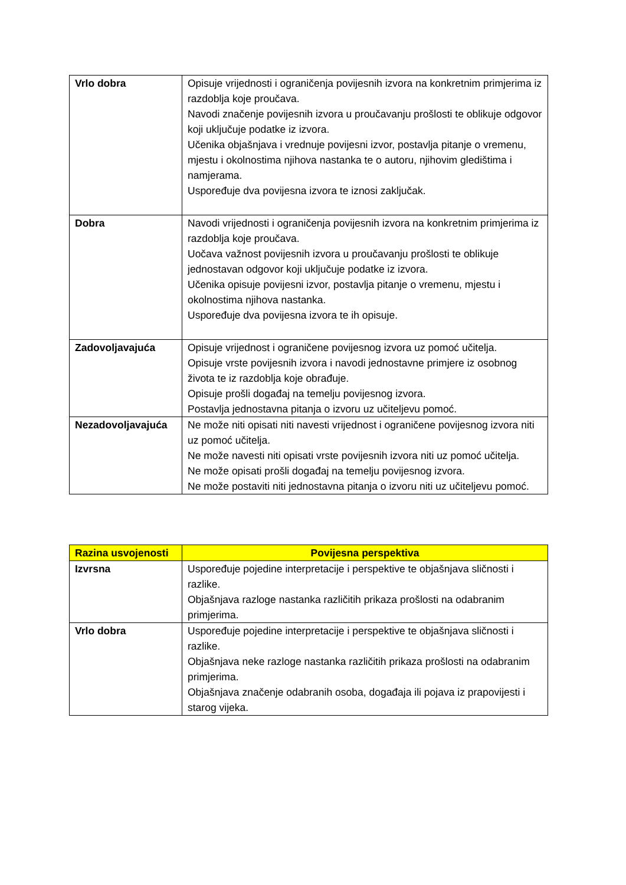| Vrlo dobra | Opisuje vrijednosti i ograničenja povijesnih izvora na konkretnim primjerima iz razdoblja koje proučava. Navodi značenje povijesnih izvora u proučavanju prošlosti te oblikuje odgovor koji uključuje podatke iz izvora. Učenika objašnjava i vrednuje povijesni izvor, postavlja pitanje o vremenu, mjestu i okolnostima njihova nastanka te o autoru, njihovim gledištima i namjerama. Uspoređuje dva povijesna izvora te iznosi zaključak. |
| Dobra | Navodi vrijednosti i ograničenja povijesnih izvora na konkretnim primjerima iz razdoblja koje proučava. Uočava važnost povijesnih izvora u proučavanju prošlosti te oblikuje jednostavan odgovor koji uključuje podatke iz izvora. Učenika opisuje povijesni izvor, postavlja pitanje o vremenu, mjestu i okolnostima njihova nastanka. Uspoređuje dva povijesna izvora te ih opisuje. |
| Zadovoljavajuća | Opisuje vrijednost i ograničene povijesnog izvora uz pomoć učitelja. Opisuje vrste povijesnih izvora i navodi jednostavne primjere iz osobnog života te iz razdoblja koje obrađuje. Opisuje prošli događaj na temelju povijesnog izvora. Postavlja jednostavna pitanja o izvoru uz učiteljevu pomoć. |
| Nezadovoljavajuća | Ne može niti opisati niti navesti vrijednost i ograničene povijesnog izvora niti uz pomoć učitelja. Ne može navesti niti opisati vrste povijesnih izvora niti uz pomoć učitelja. Ne može opisati prošli događaj na temelju povijesnog izvora. Ne može postaviti niti jednostavna pitanja o izvoru niti uz učiteljevu pomoć. |
| Razina usvojenosti | Povijesna perspektiva |
| --- | --- |
| Izvrsna | Uspoređuje pojedine interpretacije i perspektive te objašnjava sličnosti i razlike. Objašnjava razloge nastanka različitih prikaza prošlosti na odabranim primjerima. |
| Vrlo dobra | Uspoređuje pojedine interpretacije i perspektive te objašnjava sličnosti i razlike. Objašnjava neke razloge nastanka različitih prikaza prošlosti na odabranim primjerima. Objašnjava značenje odabranih osoba, događaja ili pojava iz prapovijesti i starog vijeka. |